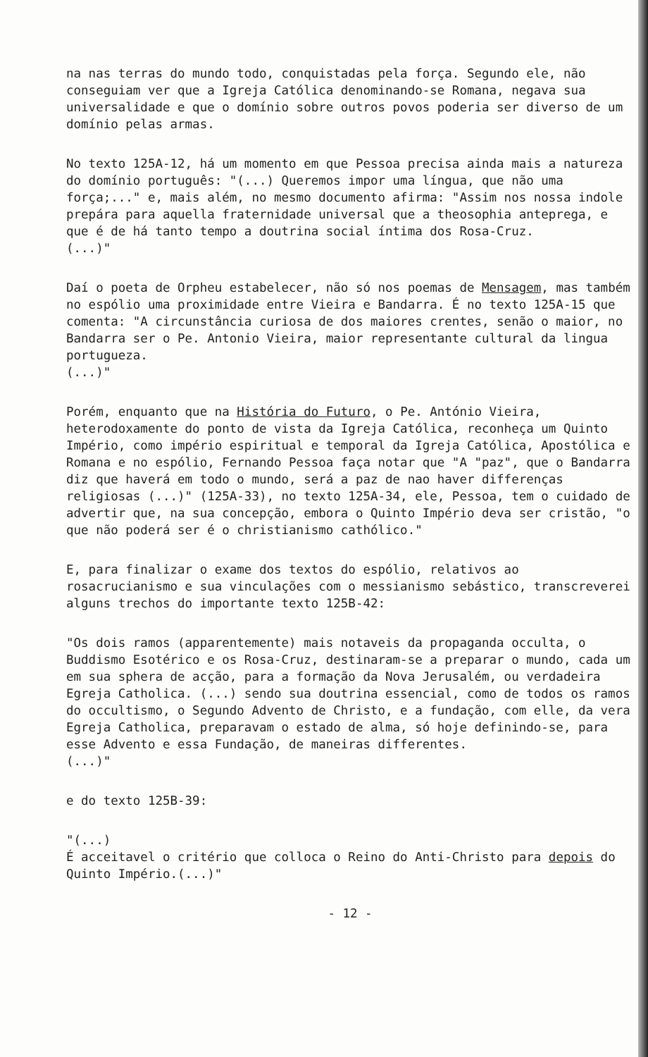na nas terras do mundo todo, conquistadas pela força. Segundo ele, não conseguiam ver que a Igreja Católica denominando-se Romana, negava sua universalidade e que o domínio sobre outros povos poderia ser diverso de um domínio pelas armas.
No texto 125A-12, há um momento em que Pessoa precisa ainda mais a natureza do domínio português: "(...) Queremos impor uma língua, que não uma força;..." e, mais além, no mesmo documento afirma: "Assim nos nossa indole prepára para aquella fraternidade universal que a theosophia antepregа, e que é de há tanto tempo a doutrina social íntima dos Rosa-Cruz.
(...)"
Daí o poeta de Orpheu estabelecer, não só nos poemas de Mensagem, mas também no espólio uma proximidade entre Vieira e Bandarra. É no texto 125A-15 que comenta: "A circunstância curiosa de dos maiores crentes, senão o maior, no Bandarra ser o Pe. Antonio Vieira, maior representante cultural da lingua portugueza.
(...)"
Porém, enquanto que na História do Futuro, o Pe. António Vieira, heterodoxamente do ponto de vista da Igreja Católica, reconheça um Quinto Império, como império espiritual e temporal da Igreja Católica, Apostólica e Romana e no espólio, Fernando Pessoa faça notar que "A "paz", que o Bandarra diz que haverá em todo o mundo, será a paz de nao haver differenças religiosas (...)" (125A-33), no texto 125A-34, ele, Pessoa, tem o cuidado de advertir que, na sua concepção, embora o Quinto Império deva ser cristão, "o que não poderá ser é o christianismo cathólico."
E, para finalizar o exame dos textos do espólio, relativos ao rosacrucianismo e sua vinculações com o messianismo sebástico, transcreverei alguns trechos do importante texto 125B-42:
"Os dois ramos (apparentemente) mais notaveis da propaganda occulta, o Buddismo Esotérico e os Rosa-Cruz, destinaram-se a preparar o mundo, cada um em sua sphera de acção, para a formação da Nova Jerusalém, ou verdadeira Egreja Catholica. (...) sendo sua doutrina essencial, como de todos os ramos do occultismo, o Segundo Advento de Christo, e a fundação, com elle, da vera Egreja Catholica, preparavam o estado de alma, só hoje definindo-se, para esse Advento e essa Fundação, de maneiras differentes.
(...)"
e do texto 125B-39:
"(...)
É acceitavel o critério que colloca o Reino do Anti-Christo para depois do Quinto Império.(...)"
- 12 -